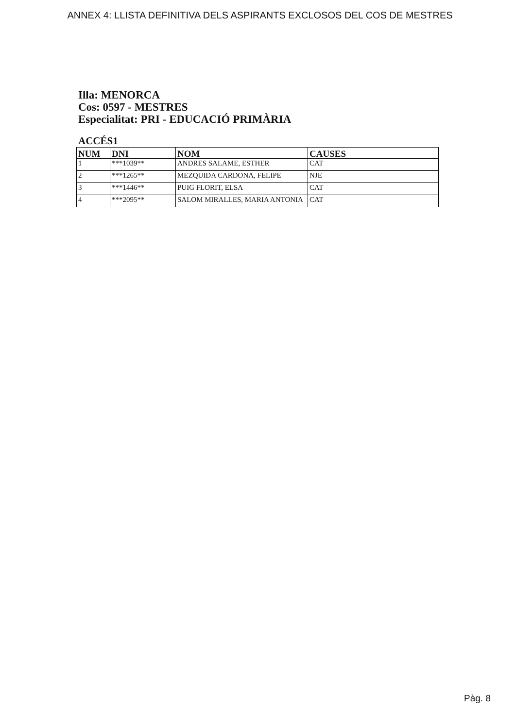ANNEX 4: LLISTA DEFINITIVA DELS ASPIRANTS EXCLOSOS DEL COS DE MESTRES
Illa: MENORCA
Cos: 0597 - MESTRES
Especialitat: PRI - EDUCACIÓ PRIMÀRIA
ACCÉS1
| NUM | DNI | NOM | CAUSES |
| --- | --- | --- | --- |
| 1 | ***1039** | ANDRES SALAME, ESTHER | CAT |
| 2 | ***1265** | MEZQUIDA CARDONA, FELIPE | NJE |
| 3 | ***1446** | PUIG FLORIT, ELSA | CAT |
| 4 | ***2095** | SALOM MIRALLES, MARIA ANTONIA | CAT |
Pàg. 8